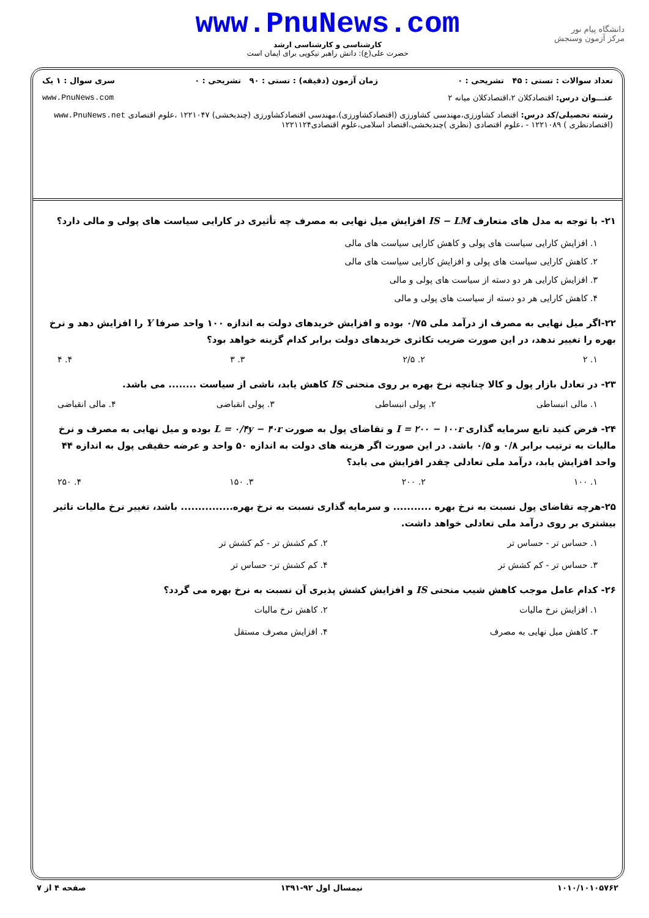www.PnuNews.com
کارشناسی و کارشناسی ارشد
حضرت علی(ع): دانش راهبر نیکویی برای ایمان است
دانشگاه پیام نور
مرکز آزمون وسنجش
تعداد سوالات : تستی : ۴۵ تشریحی : ۰ زمان آزمون (دقیقه) : تستی : ۹۰ تشریحی : ۰ سری سوال : ۱ یک
عنـــوان درس: اقتصادکلان ۲،اقتصادکلان میانه ۲ www.PnuNews.com
رشته تحصیلی/کد درس: اقتصاد کشاورزی،مهندسی کشاورزی (اقتصادکشاورزی)،مهندسی اقتصادکشاورزی (چندبخشی) ۱۲۲۱۰۴۷ ،علوم اقتصادی www.PnuNews.net
(اقتصادنظری ) ۱۲۲۱۰۸۹ - ،علوم اقتصادی (نظری )چندبخشی،اقتصاد اسلامی،علوم اقتصادی۱۲۲۱۱۲۴
۲۱- با توجه به مدل های متعارف IS − LM افزایش میل نهایی به مصرف چه تأثیری در کارایی سیاست های پولی و مالی دارد؟
۱. افزایش کارایی سیاست های پولی و کاهش کارایی سیاست های مالی
۲. کاهش کارایی سیاست های پولی و افزایش کارایی سیاست های مالی
۳. افزایش کارایی هر دو دسته از سیاست های پولی و مالی
۴. کاهش کارایی هر دو دسته از سیاست های پولی و مالی
۲۲-اگر میل نهایی به مصرف از درآمد ملی ۰/۷۵ بوده و افزایش خریدهای دولت به اندازه ۱۰۰ واحد صرفا Y را افزایش دهد و نرخ بهره را تغییر ندهد، در این صورت ضریب تکاثری خریدهای دولت برابر کدام گزینه خواهد بود؟
۱. ۲ ۲. ۲/۵ ۳. ۳ ۴. ۴
۲۳- در تعادل بازار پول و کالا چنانچه نرخ بهره بر روی منحنی IS کاهش یابد، ناشی از سیاست ........ می باشد.
۱. مالی انبساطی ۲. پولی انبساطی ۳. پولی انقباضی ۴. مالی انقباضی
۲۴- فرض کنید تابع سرمایه گذاری I = ۲۰۰ − ۱۰۰r و تقاضای پول به صورت L = ۰/۴y − ۴۰r بوده و میل نهایی به مصرف و نرخ مالیات به ترتیب برابر ۰/۸ و ۰/۵ باشد. در این صورت اگر هزینه های دولت به اندازه ۵۰ واحد و عرضه حقیقی پول به اندازه ۴۴ واحد افزایش یابد، درآمد ملی تعادلی چقدر افزایش می یابد؟
۱. ۱۰۰ ۲. ۲۰۰ ۳. ۱۵۰ ۴. ۲۵۰
۲۵-هرچه تقاضای پول نسبت به نرخ بهره ........... و سرمایه گذاری نسبت به نرخ بهره............... باشد، تغییر نرخ مالیات تاثیر بیشتری بر روی درآمد ملی تعادلی خواهد داشت.
۱. حساس تر - حساس تر ۲. کم کشش تر - کم کشش تر ۳. حساس تر - کم کشش تر ۴. کم کشش تر- حساس تر
۲۶- کدام عامل موجب کاهش شیب منحنی IS و افزایش کشش پذیری آن نسبت به نرخ بهره می گردد؟
۱. افزایش نرخ مالیات ۲. کاهش نرخ مالیات ۳. کاهش میل نهایی به مصرف ۴. افزایش مصرف مستقل
۱۰۱۰/۱۰۱۰۵۷۶۲ نیمسال اول ۹۲-۱۳۹۱ صفحه ۴ از ۷